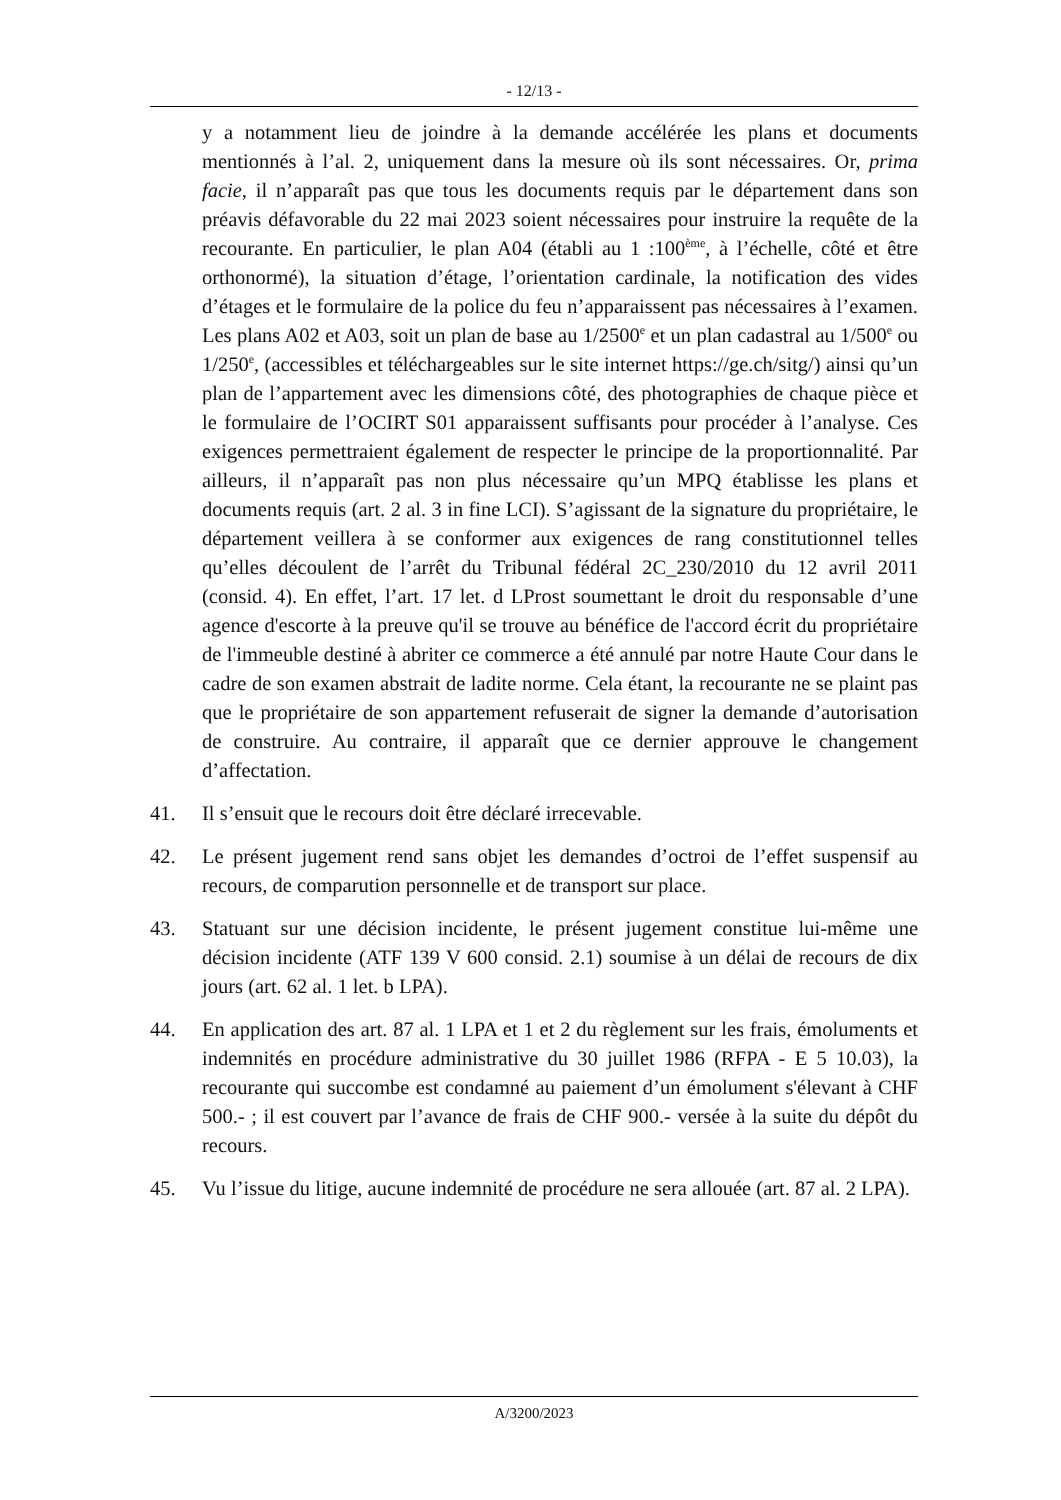- 12/13 -
y a notamment lieu de joindre à la demande accélérée les plans et documents mentionnés à l’al. 2, uniquement dans la mesure où ils sont nécessaires. Or, prima facie, il n’apparaît pas que tous les documents requis par le département dans son préavis défavorable du 22 mai 2023 soient nécessaires pour instruire la requête de la recourante. En particulier, le plan A04 (établi au 1 :100<sup>ème</sup>, à l’échelle, côté et être orthonormé), la situation d’étage, l’orientation cardinale, la notification des vides d’étages et le formulaire de la police du feu n’apparaissent pas nécessaires à l’examen. Les plans A02 et A03, soit un plan de base au 1/2500<sup>e</sup> et un plan cadastral au 1/500<sup>e</sup> ou 1/250<sup>e</sup>, (accessibles et téléchargeables sur le site internet https://ge.ch/sitg/) ainsi qu’un plan de l’appartement avec les dimensions côté, des photographies de chaque pièce et le formulaire de l’OCIRT S01 apparaissent suffisants pour procéder à l’analyse. Ces exigences permettraient également de respecter le principe de la proportionnalité. Par ailleurs, il n’apparaît pas non plus nécessaire qu’un MPQ établisse les plans et documents requis (art. 2 al. 3 in fine LCI). S’agissant de la signature du propriétaire, le département veillera à se conformer aux exigences de rang constitutionnel telles qu’elles découlent de l’arrêt du Tribunal fédéral 2C_230/2010 du 12 avril 2011 (consid. 4). En effet, l’art. 17 let. d LProst soumettant le droit du responsable d’une agence d'escorte à la preuve qu'il se trouve au bénéfice de l'accord écrit du propriétaire de l'immeuble destiné à abriter ce commerce a été annulé par notre Haute Cour dans le cadre de son examen abstrait de ladite norme. Cela étant, la recourante ne se plaint pas que le propriétaire de son appartement refuserait de signer la demande d’autorisation de construire. Au contraire, il apparaît que ce dernier approuve le changement d’affectation.
41. Il s’ensuit que le recours doit être déclaré irrecevable.
42. Le présent jugement rend sans objet les demandes d’octroi de l’effet suspensif au recours, de comparution personnelle et de transport sur place.
43. Statuant sur une décision incidente, le présent jugement constitue lui-même une décision incidente (ATF 139 V 600 consid. 2.1) soumise à un délai de recours de dix jours (art. 62 al. 1 let. b LPA).
44. En application des art. 87 al. 1 LPA et 1 et 2 du règlement sur les frais, émoluments et indemnités en procédure administrative du 30 juillet 1986 (RFPA - E 5 10.03), la recourante qui succombe est condamné au paiement d’un émolument s'élevant à CHF 500.- ; il est couvert par l’avance de frais de CHF 900.- versée à la suite du dépôt du recours.
45. Vu l’issue du litige, aucune indemnité de procédure ne sera allouée (art. 87 al. 2 LPA).
A/3200/2023